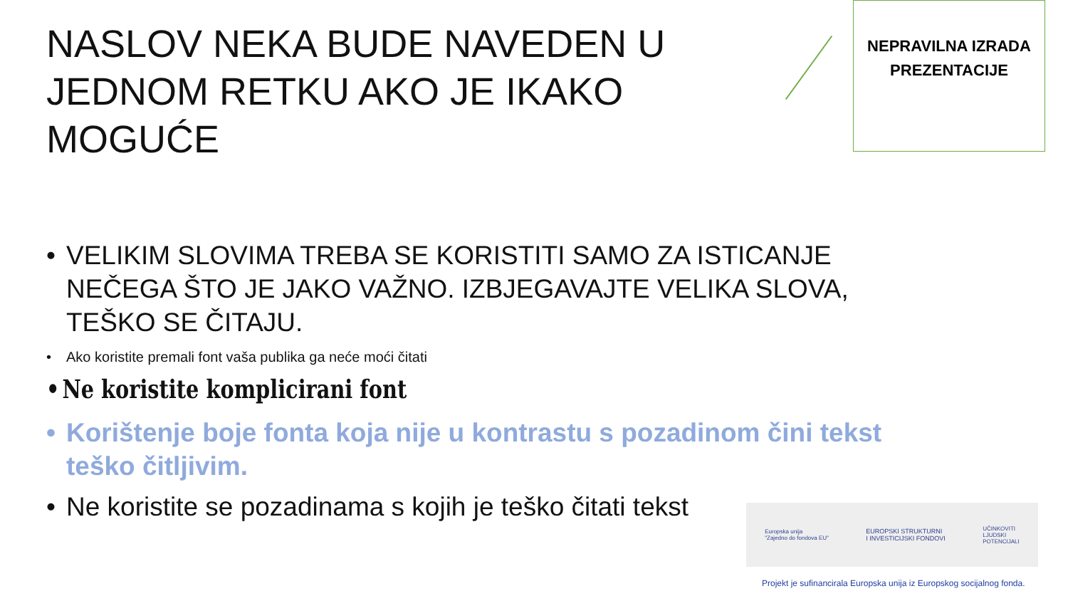NASLOV NEKA BUDE NAVEDEN U JEDNOM RETKU AKO JE IKAKO MOGUĆE
NEPRAVILNA IZRADA
PREZENTACIJE
• VELIKIM SLOVIMA TREBA SE KORISTITI SAMO ZA ISTICANJE NEČEGA ŠTO JE JAKO VAŽNO. IZBJEGAVAJTE VELIKA SLOVA, TEŠKO SE ČITAJU.
• Ako koristite premali font vaša publika ga neće moći čitati
• Ne koristite komplicirani font
• Korištenje boje fonta koja nije u kontrastu s pozadinom čini tekst teško čitljivim.
• Ne koristite se pozadinama s kojih je teško čitati tekst
Europska unija
"Zajedno do fondova EU"
EUROPSKI STRUKTURNI
I INVESTICIJSKI FONDOVI
UČINKOVITI
LJUDSKI
POTENCIJALI
Projekt je sufinancirala Europska unija iz Europskog socijalnog fonda.